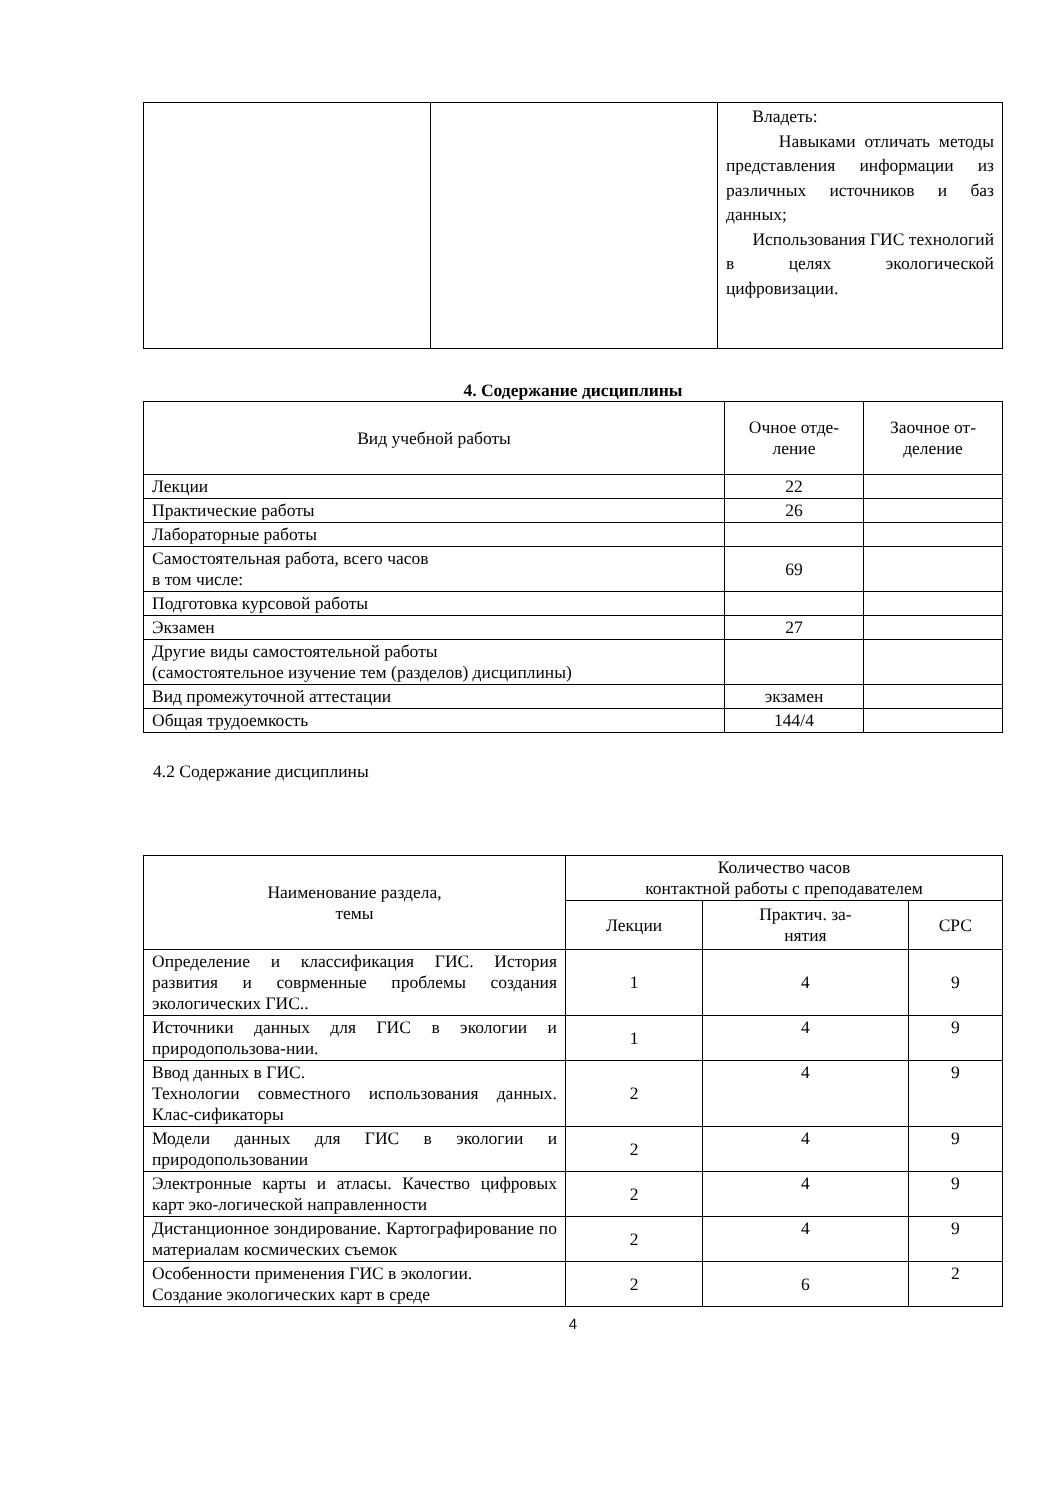| | | Владеть: Навыками отличать методы представления информации из различных источников и баз данных; Использования ГИС технологий в целях экологической цифровизации. |
4. Содержание дисциплины
| Вид учебной работы | Очное отде- ление | Заочное от- деление |
| --- | --- | --- |
| Лекции | 22 | |
| Практические работы | 26 | |
| Лабораторные работы | | |
| Самостоятельная работа, всего часов в том числе: | 69 | |
| Подготовка курсовой работы | | |
| Экзамен | 27 | |
| Другие виды самостоятельной работы (самостоятельное изучение тем (разделов) дисциплины) | | |
| Вид промежуточной аттестации | экзамен | |
| Общая трудоемкость | 144/4 | |
4.2 Содержание дисциплины
| Наименование раздела, темы | Количество часов контактной работы с преподавателем | | |
| --- | --- | --- | --- |
| | Лекции | Практич. за- нятия | СРС |
| Определение и классификация ГИС. История развития и соврменные проблемы создания экологических ГИС.. | 1 | 4 | 9 |
| Источники данных для ГИС в экологии и природопользова-нии. | 1 | 4 | 9 |
| Ввод данных в ГИС. Технологии совместного использования данных. Клас-сификаторы | 2 | 4 | 9 |
| Модели данных для ГИС в экологии и природопользовании | 2 | 4 | 9 |
| Электронные карты и атласы. Качество цифровых карт эко-логической направленности | 2 | 4 | 9 |
| Дистанционное зондирование. Картографирование по материалам космических съемок | 2 | 4 | 9 |
| Особенности применения ГИС в экологии. Создание экологических карт в среде | 2 | 6 | 2 |
4